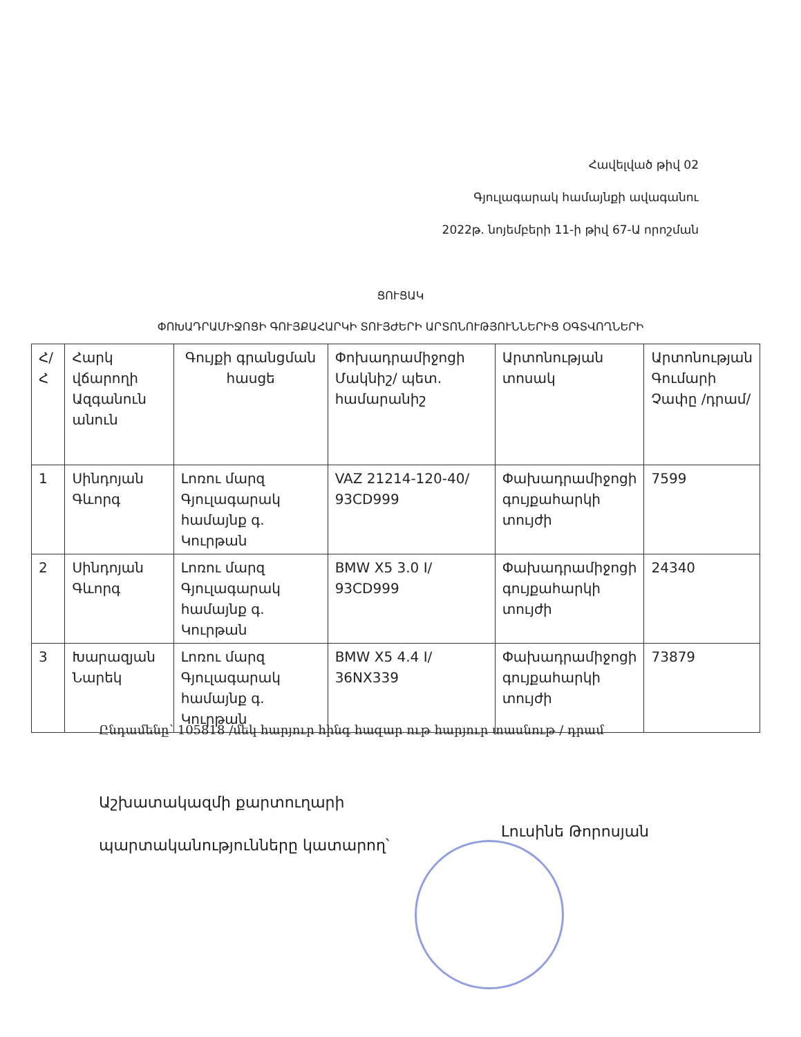Հավելված թիվ 02
Գյուլագարակ համայնքի ավագանու
2022թ. նոյեմբերի 11-ի թիվ 67-Ա որոշման
ՑՈՒՑԱԿ
ՓՈԽԱԴՐԱՄԻՋՈՑԻ ԳՈՒՅՔԱՀԱՐԿԻ ՏՈՒՅԺԵՐԻ ԱՐՏՈՆՈՒԹՅՈՒՆՆԵՐԻՑ ՕԳՏՎՈՂՆԵՐԻ
| Հ/Հ | Հարկ վճարողի Ազգանուն անուն | Գույքի գրանցման հասցե | Փոխադրամիջոցի Մակնիշ/ պետ. համարանիշ | Արտոնության տոսակ | Արտոնության Գումարի Չափը /դրամ/ |
| 1 | Սինդոյան Գևորգ | Լոռու մարզ Գյուլագարակ համայնք գ. Կուրթան | VAZ 21214-120-40/ 93CD999 | Փախադրամիջոցի գույքահարկի տույժի | 7599 |
| 2 | Սինդոյան Գևորգ | Լոռու մարզ Գյուլագարակ համայնք գ. Կուրթան | BMW X5 3.0 I/ 93CD999 | Փախադրամիջոցի գույքահարկի տույժի | 24340 |
| 3 | Խարազյան Նարեկ | Լոռու մարզ Գյուլագարակ համայնք գ. Կուրթան | BMW X5 4.4 I/ 36NX339 | Փախադրամիջոցի գույքահարկի տույժի | 73879 |
Ընդամենը՝ 105818 /մեկ հարյուր հինգ հազար ութ հարյուր տասնութ / դրամ
Աշխատակազմի քարտուղարի
պարտականությունները կատարող՝
Լուսինե Թորոսյան